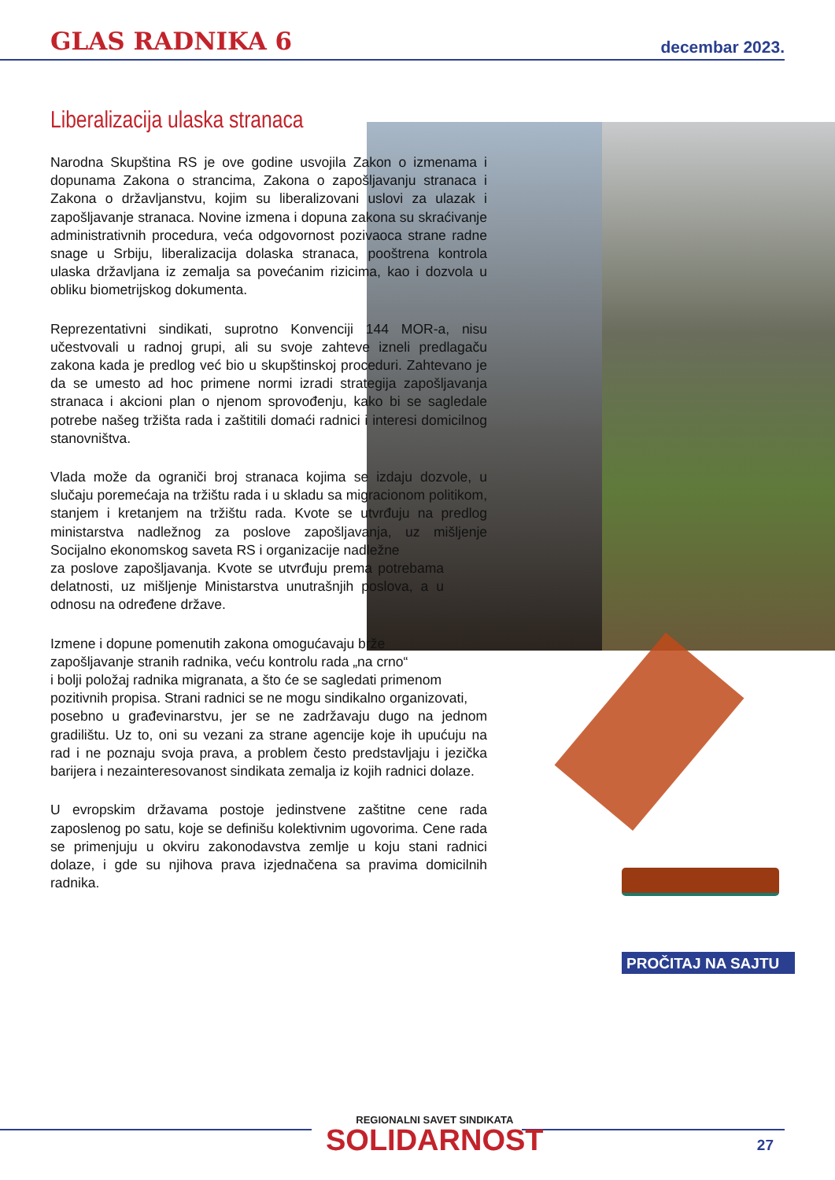GLAS RADNIKA 6 decembar 2023.
Liberalizacija ulaska stranaca
Narodna Skupština RS je ove godine usvojila Zakon o izmenama i dopunama Zakona o strancima, Zakona o zapošljavanju stranaca i Zakona o državljanstvu, kojim su liberalizovani uslovi za ulazak i zapošljavanje stranaca. Novine izmena i dopuna zakona su skraćivanje administrativnih procedura, veća odgovornost pozivaoca strane radne snage u Srbiju, liberalizacija dolaska stranaca, pooštrena kontrola ulaska državljana iz zemalja sa povećanim rizicima, kao i dozvola u obliku biometrijskog dokumenta.
Reprezentativni sindikati, suprotno Konvenciji 144 MOR-a, nisu učestvovali u radnoj grupi, ali su svoje zahteve izneli predlagaču zakona kada je predlog već bio u skupštinskoj proceduri. Zahtevano je da se umesto ad hoc primene normi izradi strategija zapošljavanja stranaca i akcioni plan o njenom sprovođenju, kako bi se sagledale potrebe našeg tržišta rada i zaštitili domaći radnici i interesi domicilnog stanovništva.
Vlada može da ograniči broj stranaca kojima se izdaju dozvole, u slučaju poremećaja na tržištu rada i u skladu sa migracionom politikom, stanjem i kretanjem na tržištu rada. Kvote se utvrđuju na predlog ministarstva nadležnog za poslove zapošljavanja, uz mišljenje Socijalno ekonomskog saveta RS i organizacije nadležne
za poslove zapošljavanja. Kvote se utvrđuju prema potrebama delatnosti, uz mišljenje Ministarstva unutrašnjih poslova, a u odnosu na određene države.
Izmene i dopune pomenutih zakona omogućavaju brže
zapošljavanje stranih radnika, veću kontrolu rada „na crno“
i bolji položaj radnika migranata, a što će se sagledati primenom
pozitivnih propisa. Strani radnici se ne mogu sindikalno organizovati,
posebno u građevinarstvu, jer se ne zadržavaju dugo na jednom gradilištu. Uz to, oni su vezani za strane agencije koje ih upućuju na rad i ne poznaju svoja prava, a problem često predstavljaju i jezička barijera i nezainteresovanost sindikata zemalja iz kojih radnici dolaze.
U evropskim državama postoje jedinstvene zaštitne cene rada zaposlenog po satu, koje se definišu kolektivnim ugovorima. Cene rada se primenjuju u okviru zakonodavstva zemlje u koju stani radnici dolaze, i gde su njihova prava izjednačena sa pravima domicilnih radnika.
PROČITAJ NA SAJTU
REGIONALNI SAVET SINDIKATA
SOLIDARNOST
27